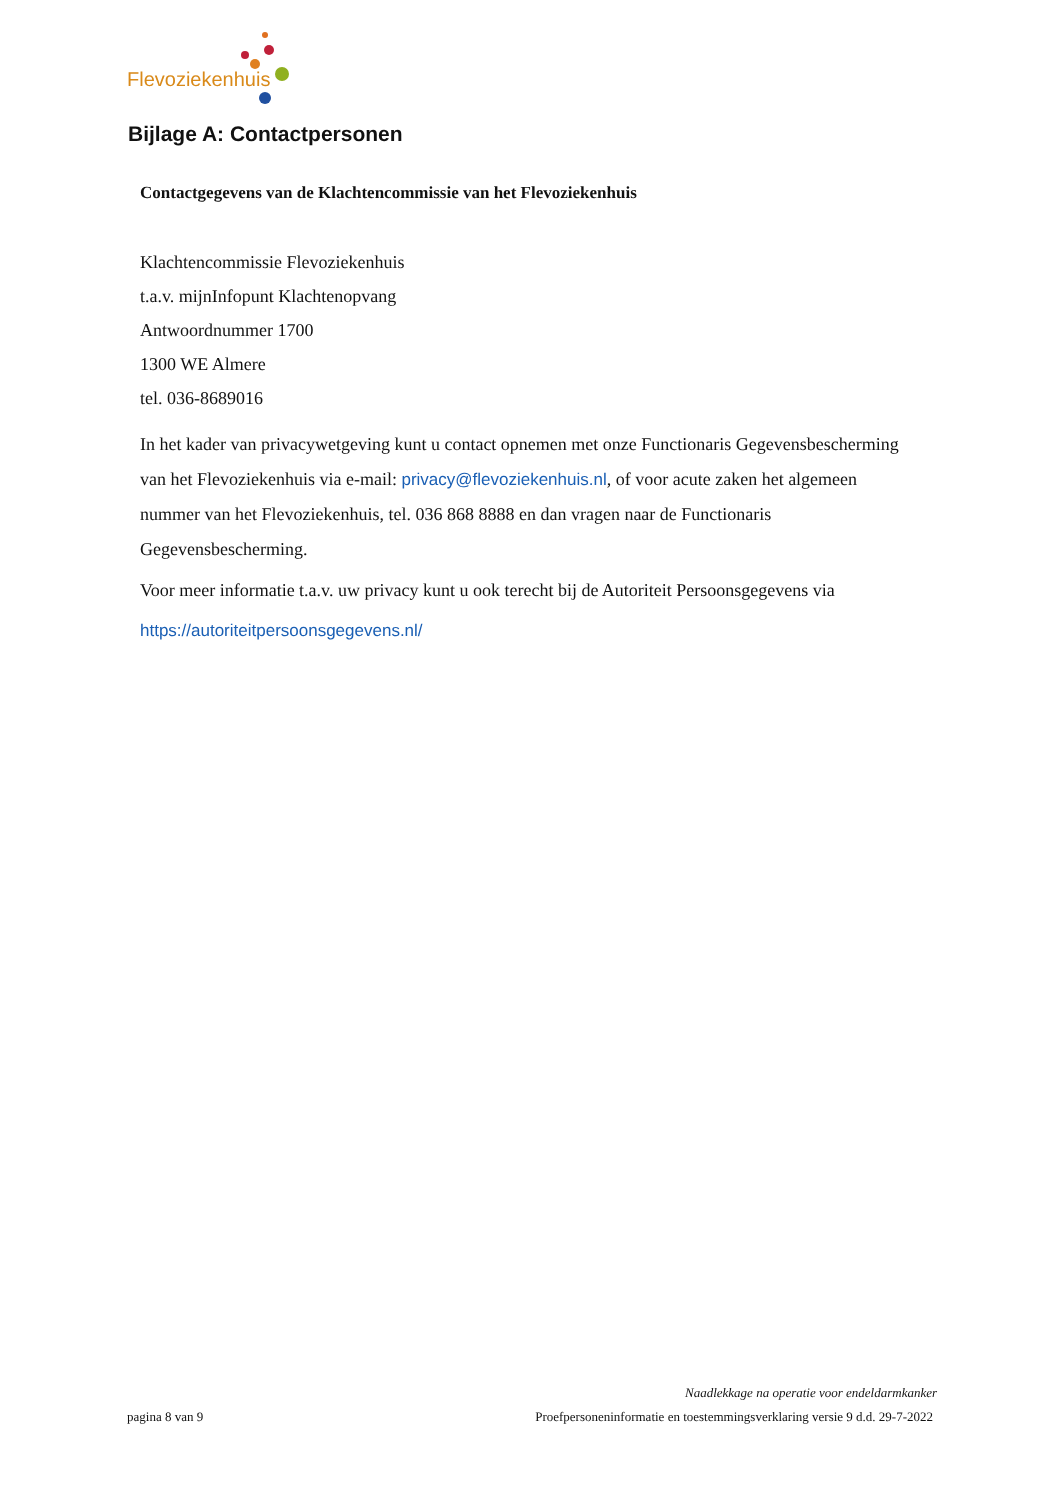Flevoziekenhuis
Bijlage A: Contactpersonen
Contactgegevens van de Klachtencommissie van het Flevoziekenhuis
Klachtencommissie Flevoziekenhuis
t.a.v. mijnInfopunt Klachtenopvang
Antwoordnummer 1700
1300 WE Almere
tel. 036-8689016
In het kader van privacywetgeving kunt u contact opnemen met onze Functionaris Gegevensbescherming van het Flevoziekenhuis via e-mail: privacy@flevoziekenhuis.nl, of voor acute zaken het algemeen nummer van het Flevoziekenhuis, tel. 036 868 8888 en dan vragen naar de Functionaris Gegevensbescherming.
Voor meer informatie t.a.v. uw privacy kunt u ook terecht bij de Autoriteit Persoonsgegevens via
https://autoriteitpersoonsgegevens.nl/
Naadlekkage na operatie voor endeldarmkanker
pagina 8 van 9 Proefpersoneninformatie en toestemmingsverklaring versie 9 d.d. 29-7-2022